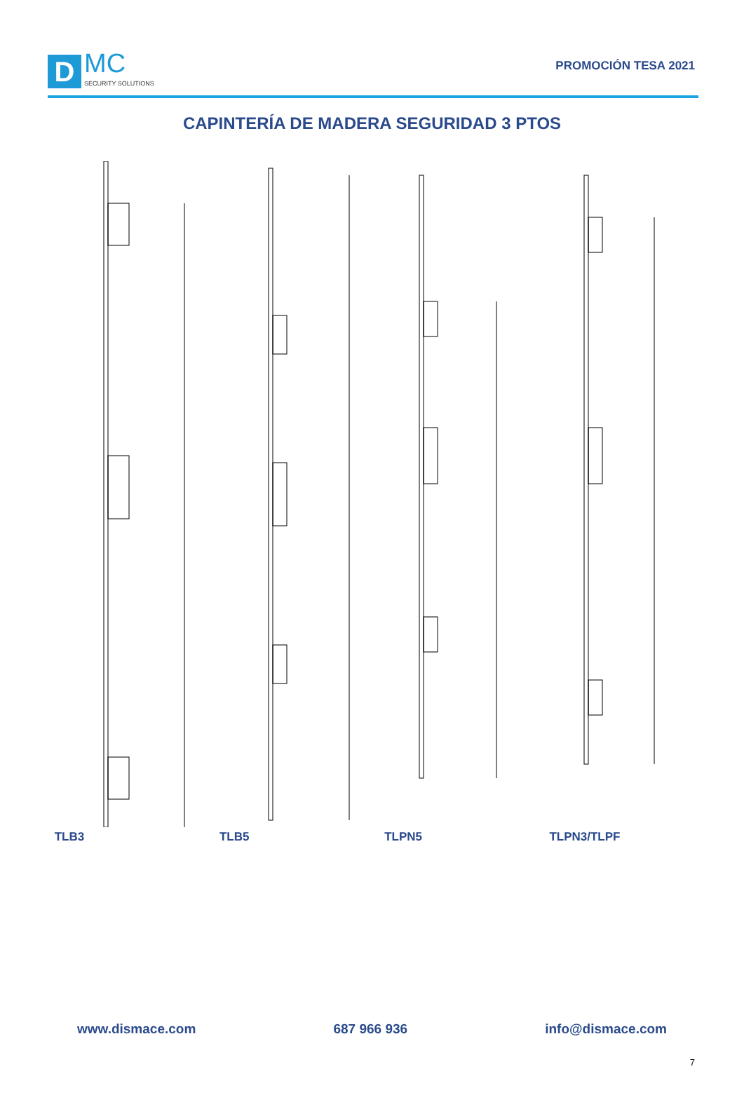D
MC
SECURITY SOLUTIONS
PROMOCIÓN TESA 2021
CAPINTERÍA DE MADERA SEGURIDAD 3 PTOS
TLB3 TLB5 TLPN5 TLPN3/TLPF
www.dismace.com 687 966 936 info@dismace.com
7